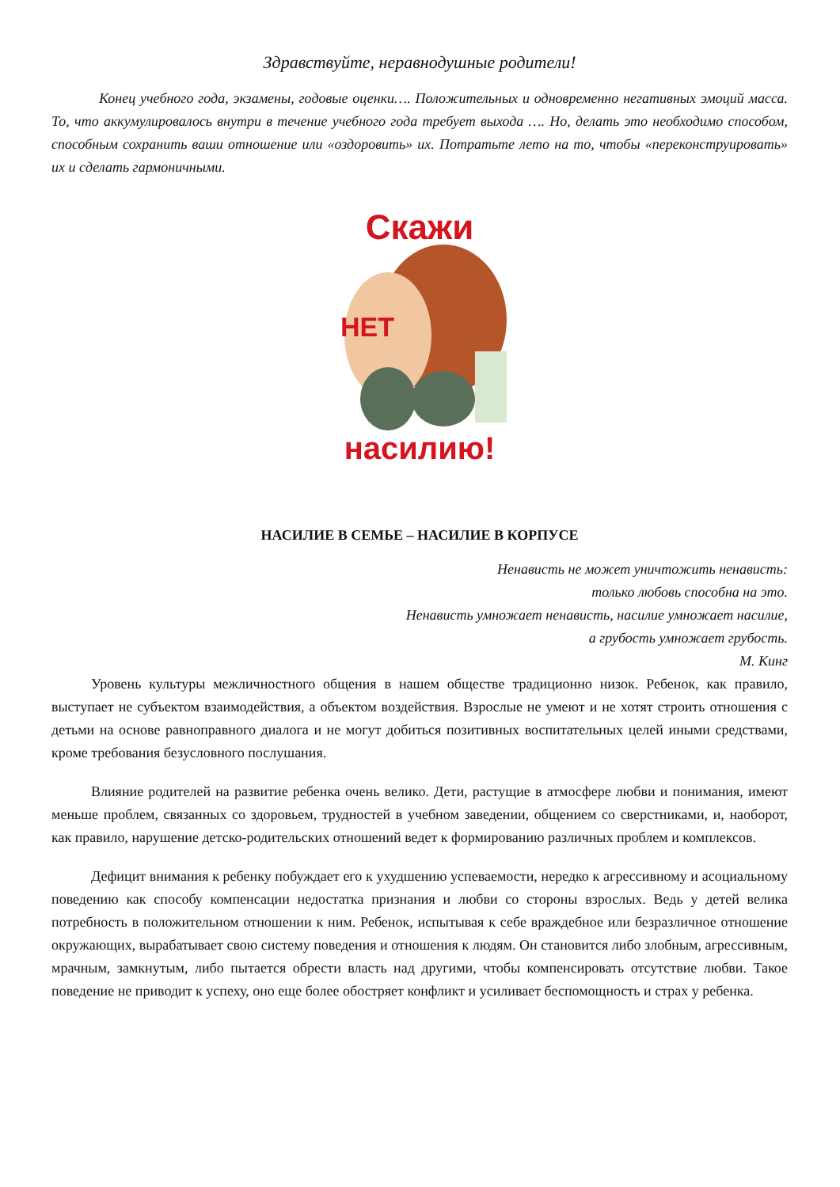Здравствуйте, неравнодушные родители!
Конец учебного года, экзамены, годовые оценки…. Положительных и одновременно негативных эмоций масса. То, что аккумулировалось внутри в течение учебного года требует выхода …. Но, делать это необходимо способом, способным сохранить ваши отношение или «оздоровить» их. Потратьте лето на то, чтобы «переконструировать» их и сделать гармоничными.
Скажи
НЕТ
насилию!
НАСИЛИЕ В СЕМЬЕ – НАСИЛИЕ В КОРПУСЕ
Ненависть не может уничтожить ненависть:
только любовь способна на это.
Ненависть умножает ненависть, насилие умножает насилие,
а грубость умножает грубость.
М. Кинг
Уровень культуры межличностного общения в нашем обществе традиционно низок. Ребенок, как правило, выступает не субъектом взаимодействия, а объектом воздействия. Взрослые не умеют и не хотят строить отношения с детьми на основе равноправного диалога и не могут добиться позитивных воспитательных целей иными средствами, кроме требования безусловного послушания.
Влияние родителей на развитие ребенка очень велико. Дети, растущие в атмосфере любви и понимания, имеют меньше проблем, связанных со здоровьем, трудностей в учебном заведении, общением со сверстниками, и, наоборот, как правило, нарушение детско-родительских отношений ведет к формированию различных проблем и комплексов.
Дефицит внимания к ребенку побуждает его к ухудшению успеваемости, нередко к агрессивному и асоциальному поведению как способу компенсации недостатка признания и любви со стороны взрослых. Ведь у детей велика потребность в положительном отношении к ним. Ребенок, испытывая к себе враждебное или безразличное отношение окружающих, вырабатывает свою систему поведения и отношения к людям. Он становится либо злобным, агрессивным, мрачным, замкнутым, либо пытается обрести власть над другими, чтобы компенсировать отсутствие любви. Такое поведение не приводит к успеху, оно еще более обостряет конфликт и усиливает беспомощность и страх у ребенка.